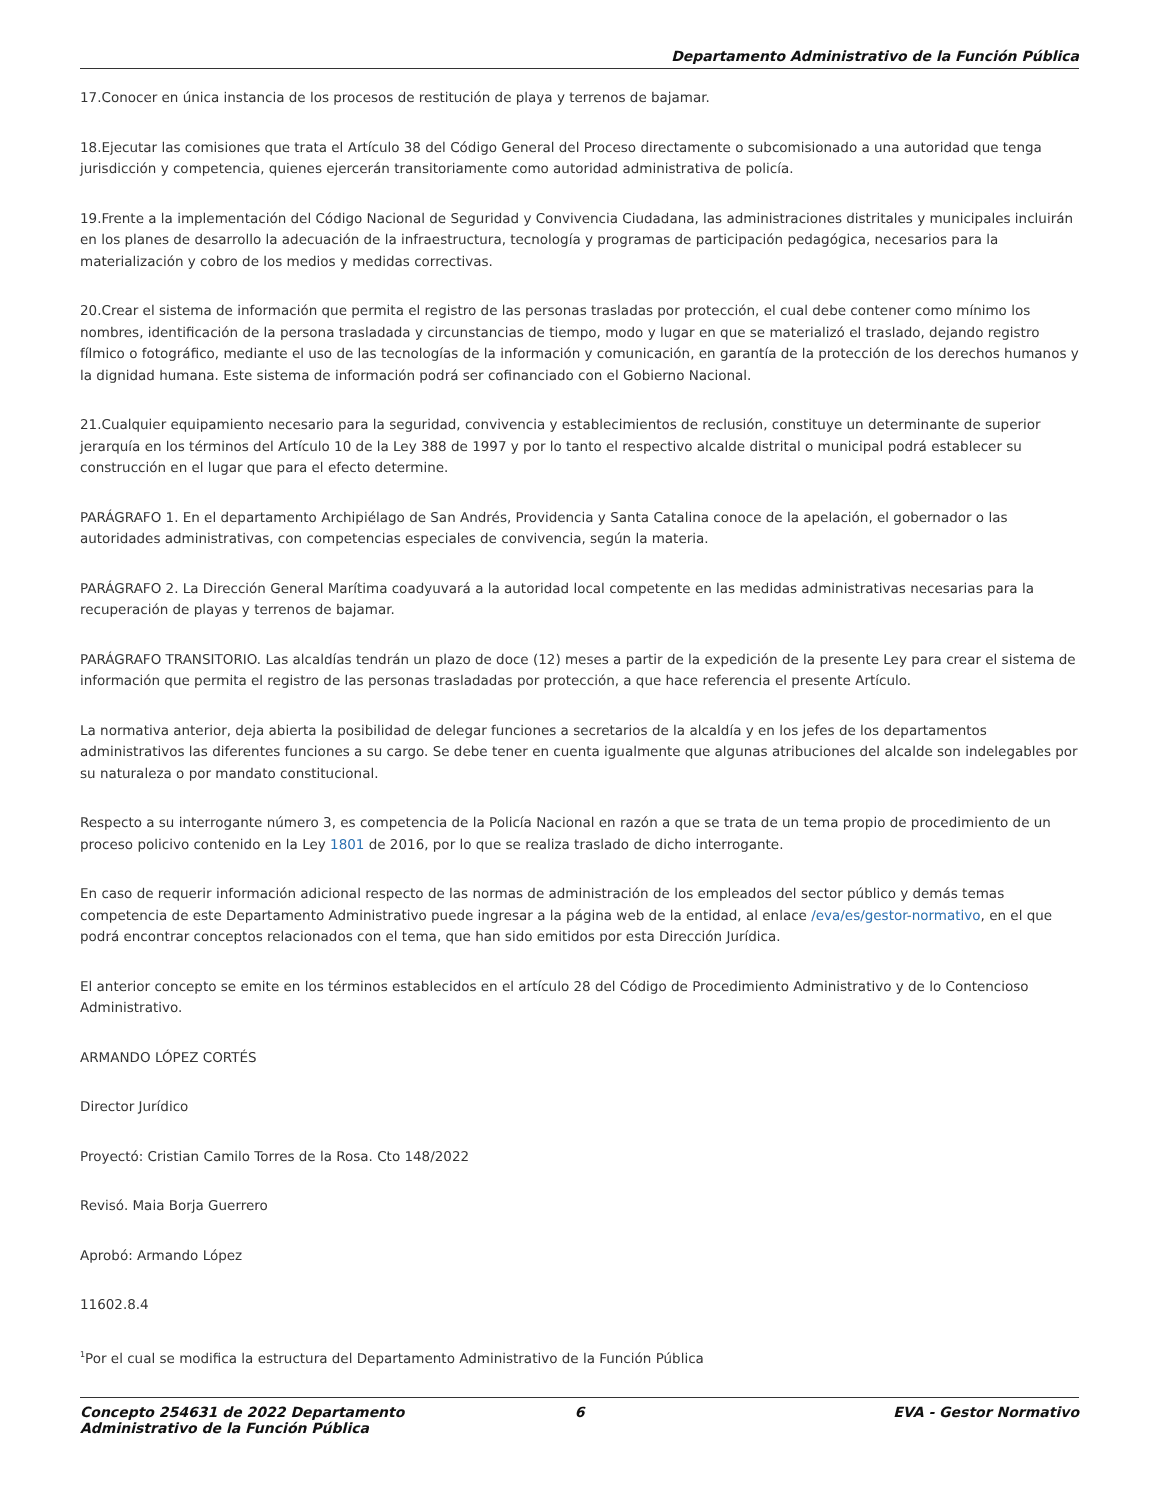Departamento Administrativo de la Función Pública
17.Conocer en única instancia de los procesos de restitución de playa y terrenos de bajamar.
18.Ejecutar las comisiones que trata el Artículo 38 del Código General del Proceso directamente o subcomisionado a una autoridad que tenga jurisdicción y competencia, quienes ejercerán transitoriamente como autoridad administrativa de policía.
19.Frente a la implementación del Código Nacional de Seguridad y Convivencia Ciudadana, las administraciones distritales y municipales incluirán en los planes de desarrollo la adecuación de la infraestructura, tecnología y programas de participación pedagógica, necesarios para la materialización y cobro de los medios y medidas correctivas.
20.Crear el sistema de información que permita el registro de las personas trasladas por protección, el cual debe contener como mínimo los nombres, identificación de la persona trasladada y circunstancias de tiempo, modo y lugar en que se materializó el traslado, dejando registro fílmico o fotográfico, mediante el uso de las tecnologías de la información y comunicación, en garantía de la protección de los derechos humanos y la dignidad humana. Este sistema de información podrá ser cofinanciado con el Gobierno Nacional.
21.Cualquier equipamiento necesario para la seguridad, convivencia y establecimientos de reclusión, constituye un determinante de superior jerarquía en los términos del Artículo 10 de la Ley 388 de 1997 y por lo tanto el respectivo alcalde distrital o municipal podrá establecer su construcción en el lugar que para el efecto determine.
PARÁGRAFO 1. En el departamento Archipiélago de San Andrés, Providencia y Santa Catalina conoce de la apelación, el gobernador o las autoridades administrativas, con competencias especiales de convivencia, según la materia.
PARÁGRAFO 2. La Dirección General Marítima coadyuvará a la autoridad local competente en las medidas administrativas necesarias para la recuperación de playas y terrenos de bajamar.
PARÁGRAFO TRANSITORIO. Las alcaldías tendrán un plazo de doce (12) meses a partir de la expedición de la presente Ley para crear el sistema de información que permita el registro de las personas trasladadas por protección, a que hace referencia el presente Artículo.
La normativa anterior, deja abierta la posibilidad de delegar funciones a secretarios de la alcaldía y en los jefes de los departamentos administrativos las diferentes funciones a su cargo. Se debe tener en cuenta igualmente que algunas atribuciones del alcalde son indelegables por su naturaleza o por mandato constitucional.
Respecto a su interrogante número 3, es competencia de la Policía Nacional en razón a que se trata de un tema propio de procedimiento de un proceso policivo contenido en la Ley 1801 de 2016, por lo que se realiza traslado de dicho interrogante.
En caso de requerir información adicional respecto de las normas de administración de los empleados del sector público y demás temas competencia de este Departamento Administrativo puede ingresar a la página web de la entidad, al enlace /eva/es/gestor-normativo, en el que podrá encontrar conceptos relacionados con el tema, que han sido emitidos por esta Dirección Jurídica.
El anterior concepto se emite en los términos establecidos en el artículo 28 del Código de Procedimiento Administrativo y de lo Contencioso Administrativo.
ARMANDO LÓPEZ CORTÉS
Director Jurídico
Proyectó: Cristian Camilo Torres de la Rosa. Cto 148/2022
Revisó. Maia Borja Guerrero
Aprobó: Armando López
11602.8.4
<sup>1</sup> Por el cual se modifica la estructura del Departamento Administrativo de la Función Pública
Concepto 254631 de 2022 Departamento Administrativo de la Función Pública
6 EVA - Gestor Normativo